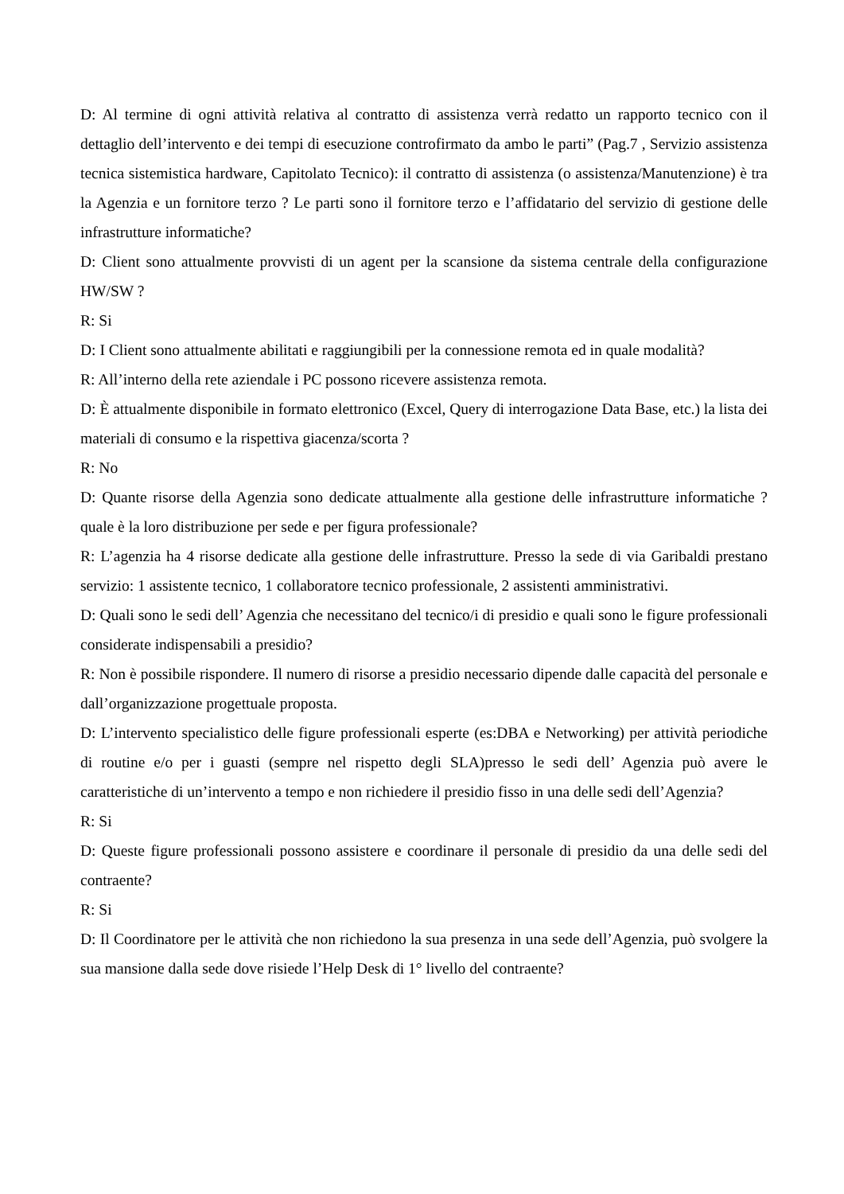D: Al termine di ogni attività relativa al contratto di assistenza verrà redatto un rapporto tecnico con il dettaglio dell’intervento e dei tempi di esecuzione controfirmato da ambo le parti” (Pag.7 , Servizio assistenza tecnica sistemistica hardware, Capitolato Tecnico): il contratto di assistenza (o assistenza/Manutenzione) è tra la Agenzia e un fornitore terzo ? Le parti sono il fornitore terzo e l’affidatario del servizio di gestione delle infrastrutture informatiche?
D: Client sono attualmente provvisti di un agent per la scansione da sistema centrale della configurazione HW/SW ?
R: Si
D: I Client sono attualmente abilitati e raggiungibili per la connessione remota ed in quale modalità?
R: All’interno della rete aziendale i PC possono ricevere assistenza remota.
D: È attualmente disponibile in formato elettronico (Excel, Query di interrogazione Data Base, etc.) la lista dei materiali di consumo e la rispettiva giacenza/scorta ?
R: No
D: Quante risorse della Agenzia sono dedicate attualmente alla gestione delle infrastrutture informatiche ? quale è la loro distribuzione per sede e per figura professionale?
R: L’agenzia ha 4 risorse dedicate alla gestione delle infrastrutture. Presso la sede di via Garibaldi prestano servizio: 1 assistente tecnico, 1 collaboratore tecnico professionale, 2 assistenti amministrativi.
D: Quali sono le sedi dell’ Agenzia che necessitano del tecnico/i di presidio e quali sono le figure professionali considerate indispensabili a presidio?
R: Non è possibile rispondere. Il numero di risorse a presidio necessario dipende dalle capacità del personale e dall’organizzazione progettuale proposta.
D: L’intervento specialistico delle figure professionali esperte (es:DBA e Networking) per attività periodiche di routine e/o per i guasti (sempre nel rispetto degli SLA)presso le sedi dell’ Agenzia può avere le caratteristiche di un’intervento a tempo e non richiedere il presidio fisso in una delle sedi dell’Agenzia?
R: Si
D: Queste figure professionali possono assistere e coordinare il personale di presidio da una delle sedi del contraente?
R: Si
D: Il Coordinatore per le attività che non richiedono la sua presenza in una sede dell’Agenzia, può svolgere la sua mansione dalla sede dove risiede l’Help Desk di 1° livello del contraente?